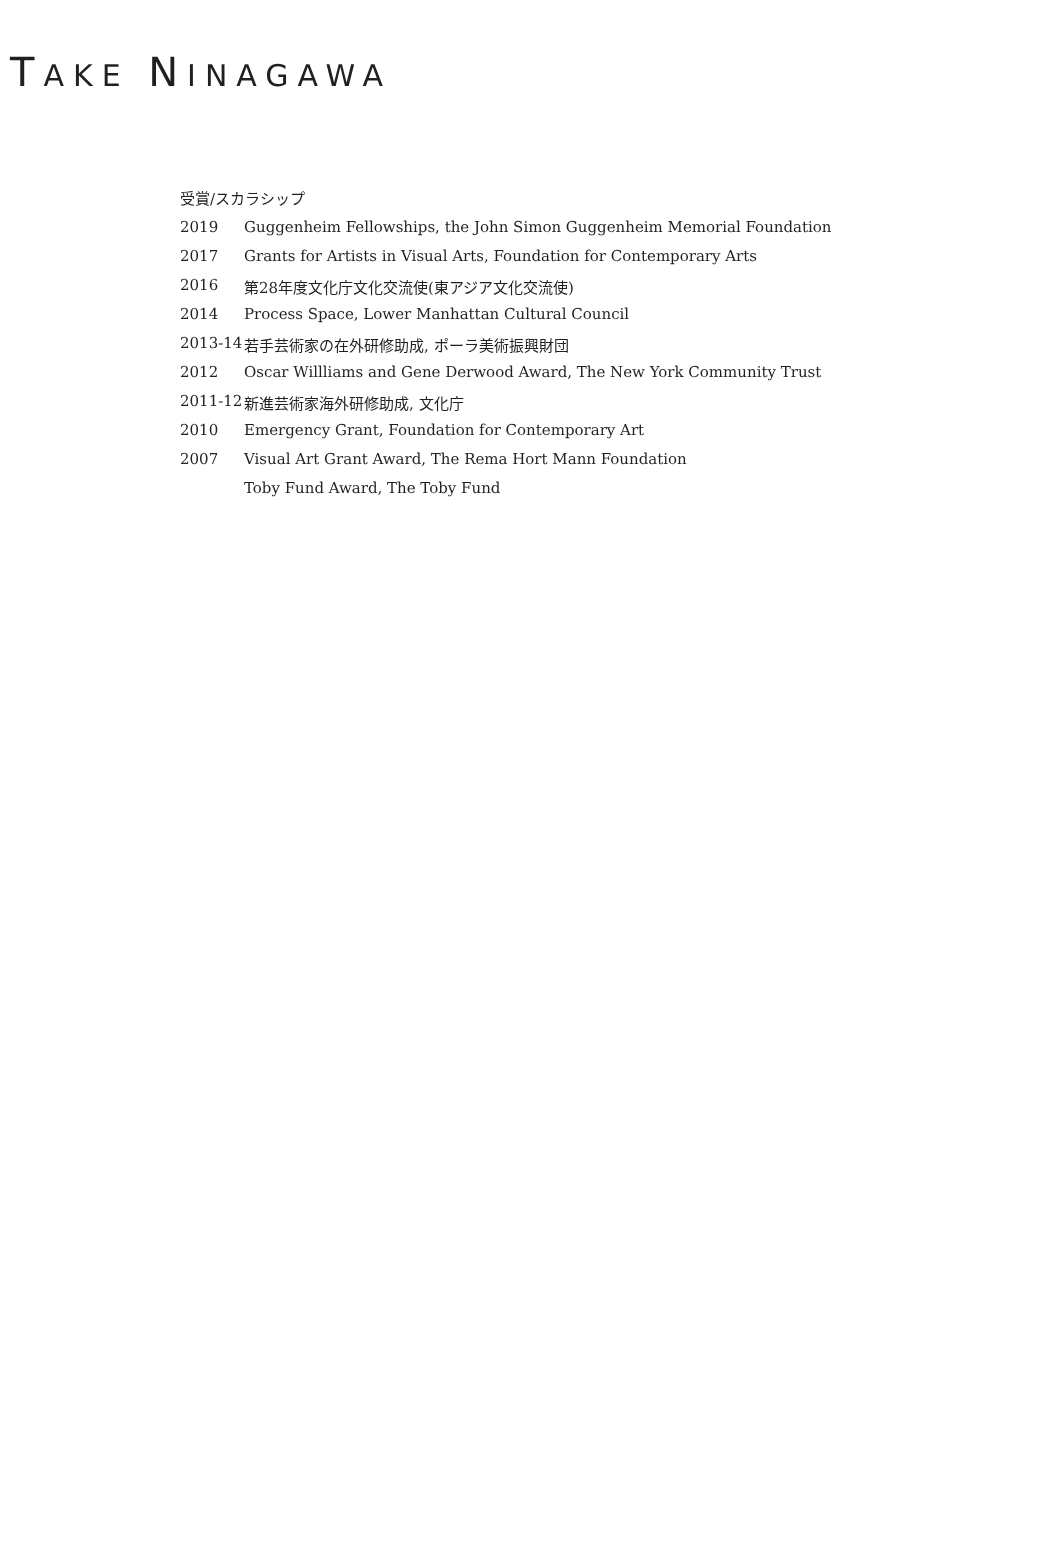TAKE NINAGAWA
受賞/スカラシップ
| 2019 | Guggenheim Fellowships, the John Simon Guggenheim Memorial Foundation |
| 2017 | Grants for Artists in Visual Arts, Foundation for Contemporary Arts |
| 2016 | 第28年度文化庁文化交流使(東アジア文化交流使) |
| 2014 | Process Space, Lower Manhattan Cultural Council |
| 2013-14 | 若手芸術家の在外研修助成, ポーラ美術振興財団 |
| 2012 | Oscar Willliams and Gene Derwood Award, The New York Community Trust |
| 2011-12 | 新進芸術家海外研修助成, 文化庁 |
| 2010 | Emergency Grant, Foundation for Contemporary Art |
| 2007 | Visual Art Grant Award, The Rema Hort Mann Foundation |
| | Toby Fund Award, The Toby Fund |